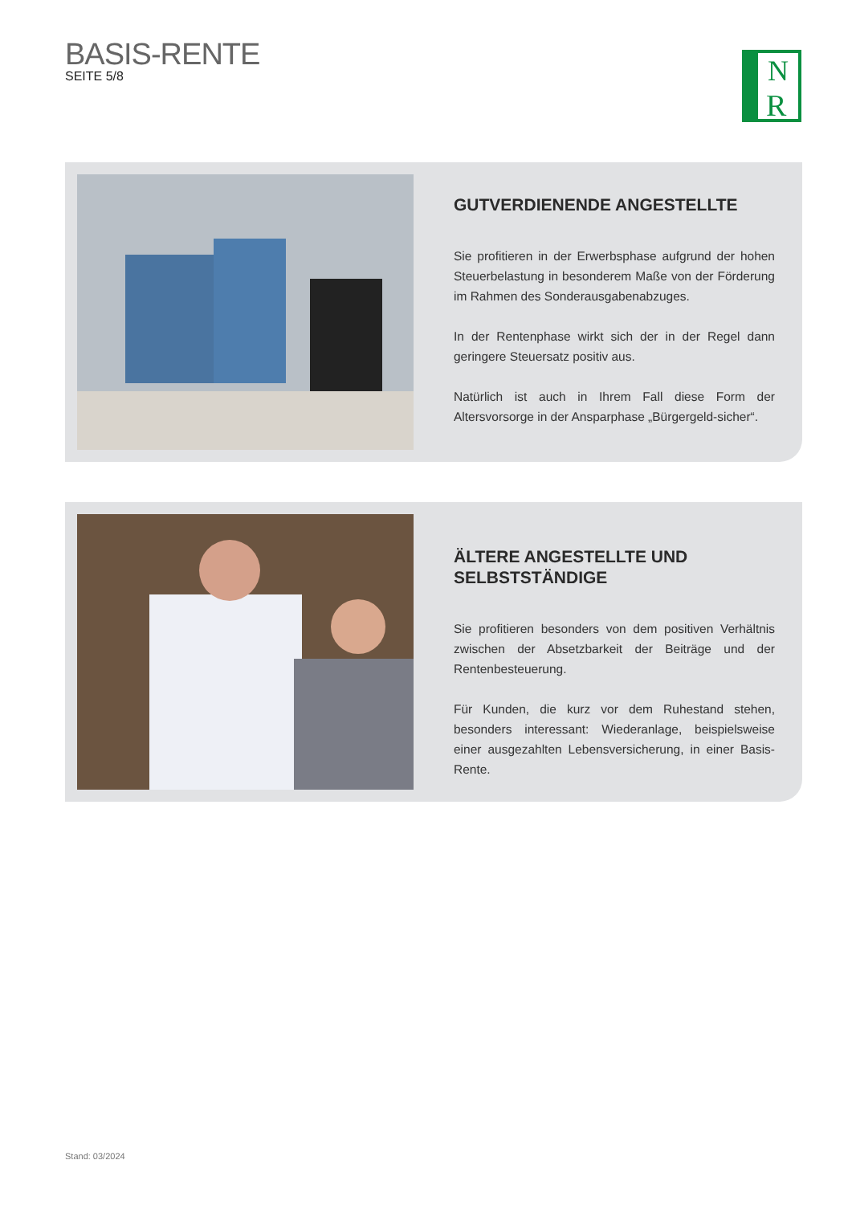BASIS-RENTE
SEITE 5/8
N
R
GUTVERDIENENDE ANGESTELLTE
Sie profitieren in der Erwerbsphase aufgrund der hohen Steuer­belastung in besonderem Maße von der Förderung im Rahmen des Sonderausgabenabzuges.
In der Rentenphase wirkt sich der in der Regel dann geringere Steuersatz positiv aus.
Natürlich ist auch in Ihrem Fall diese Form der Altersvorsorge in der Ansparphase „Bürgergeld-sicher“.
ÄLTERE ANGESTELLTE UND
SELBSTSTÄNDIGE
Sie profitieren besonders von dem positiven Verhältnis zwischen der Absetzbarkeit der Beiträge und der Rentenbesteuerung.
Für Kunden, die kurz vor dem Ruhestand stehen, besonders interessant: Wiederanlage, beispielsweise einer ausgezahlten Lebensversicherung, in einer Basis-Rente.
Stand: 03/2024